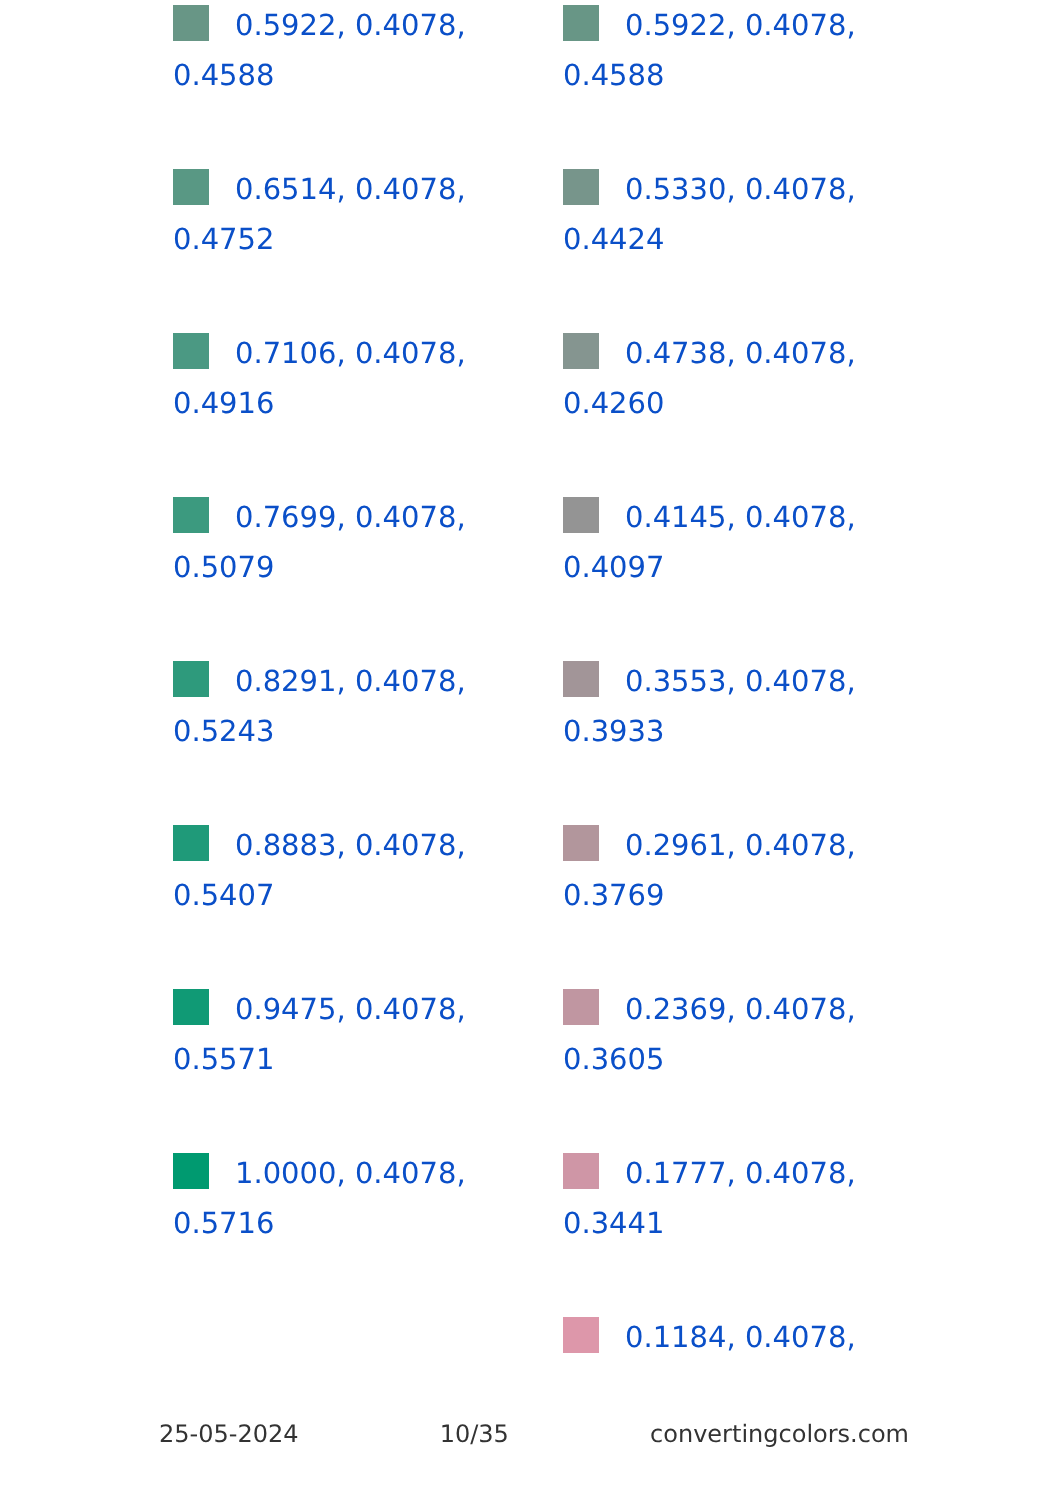0.5922, 0.4078,
0.4588
0.6514, 0.4078,
0.4752
0.7106, 0.4078,
0.4916
0.7699, 0.4078,
0.5079
0.8291, 0.4078,
0.5243
0.8883, 0.4078,
0.5407
0.9475, 0.4078,
0.5571
1.0000, 0.4078,
0.5716
0.5922, 0.4078,
0.4588
0.5330, 0.4078,
0.4424
0.4738, 0.4078,
0.4260
0.4145, 0.4078,
0.4097
0.3553, 0.4078,
0.3933
0.2961, 0.4078,
0.3769
0.2369, 0.4078,
0.3605
0.1777, 0.4078,
0.3441
0.1184, 0.4078,
25-05-2024 10/35 convertingcolors.com